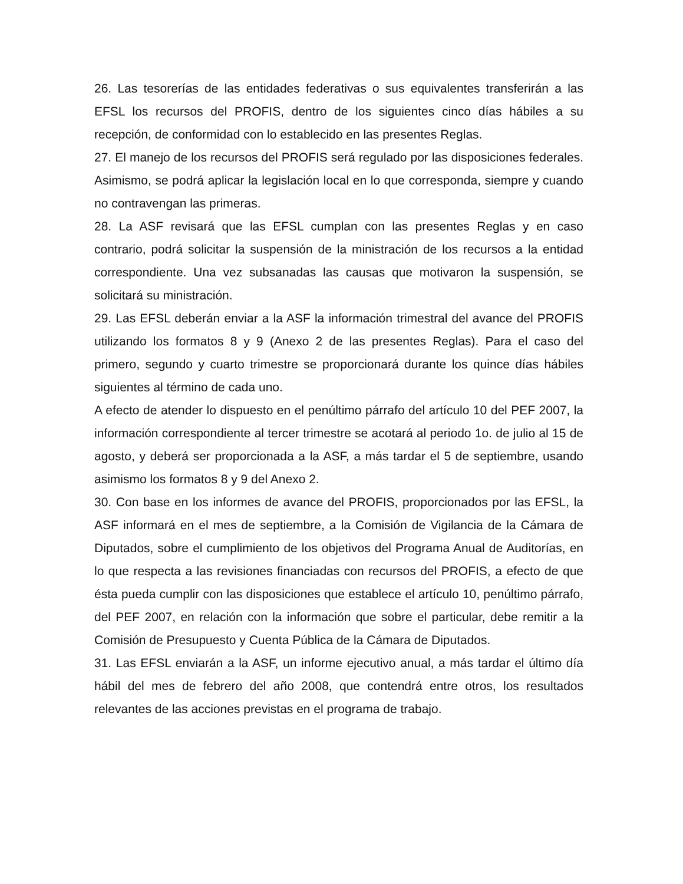26. Las tesorerías de las entidades federativas o sus equivalentes transferirán a las EFSL los recursos del PROFIS, dentro de los siguientes cinco días hábiles a su recepción, de conformidad con lo establecido en las presentes Reglas.
27. El manejo de los recursos del PROFIS será regulado por las disposiciones federales. Asimismo, se podrá aplicar la legislación local en lo que corresponda, siempre y cuando no contravengan las primeras.
28. La ASF revisará que las EFSL cumplan con las presentes Reglas y en caso contrario, podrá solicitar la suspensión de la ministración de los recursos a la entidad correspondiente. Una vez subsanadas las causas que motivaron la suspensión, se solicitará su ministración.
29. Las EFSL deberán enviar a la ASF la información trimestral del avance del PROFIS utilizando los formatos 8 y 9 (Anexo 2 de las presentes Reglas). Para el caso del primero, segundo y cuarto trimestre se proporcionará durante los quince días hábiles siguientes al término de cada uno.
A efecto de atender lo dispuesto en el penúltimo párrafo del artículo 10 del PEF 2007, la información correspondiente al tercer trimestre se acotará al periodo 1o. de julio al 15 de agosto, y deberá ser proporcionada a la ASF, a más tardar el 5 de septiembre, usando asimismo los formatos 8 y 9 del Anexo 2.
30. Con base en los informes de avance del PROFIS, proporcionados por las EFSL, la ASF informará en el mes de septiembre, a la Comisión de Vigilancia de la Cámara de Diputados, sobre el cumplimiento de los objetivos del Programa Anual de Auditorías, en lo que respecta a las revisiones financiadas con recursos del PROFIS, a efecto de que ésta pueda cumplir con las disposiciones que establece el artículo 10, penúltimo párrafo, del PEF 2007, en relación con la información que sobre el particular, debe remitir a la Comisión de Presupuesto y Cuenta Pública de la Cámara de Diputados.
31. Las EFSL enviarán a la ASF, un informe ejecutivo anual, a más tardar el último día hábil del mes de febrero del año 2008, que contendrá entre otros, los resultados relevantes de las acciones previstas en el programa de trabajo.